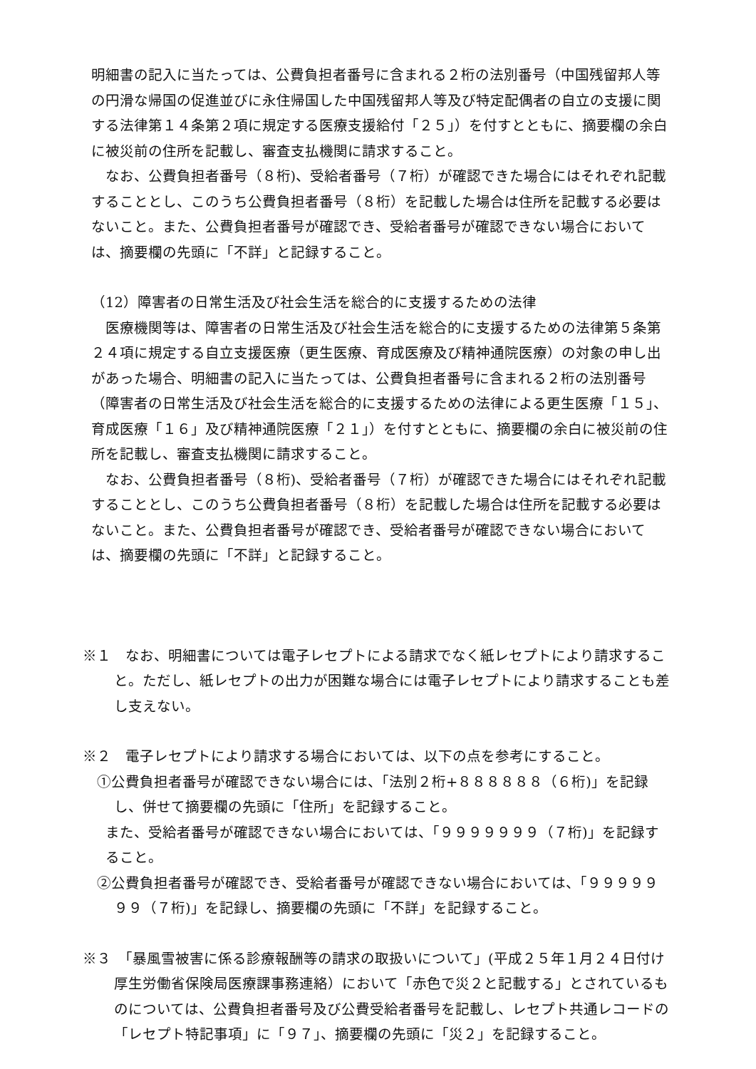明細書の記入に当たっては、公費負担者番号に含まれる２桁の法別番号（中国残留邦人等の円滑な帰国の促進並びに永住帰国した中国残留邦人等及び特定配偶者の自立の支援に関する法律第１４条第２項に規定する医療支援給付「２５」）を付すとともに、摘要欄の余白に被災前の住所を記載し、審査支払機関に請求すること。
なお、公費負担者番号（８桁)、受給者番号（７桁）が確認できた場合にはそれぞれ記載することとし、このうち公費負担者番号（８桁）を記載した場合は住所を記載する必要はないこと。また、公費負担者番号が確認でき、受給者番号が確認できない場合においては、摘要欄の先頭に「不詳」と記録すること。
（12）障害者の日常生活及び社会生活を総合的に支援するための法律
医療機関等は、障害者の日常生活及び社会生活を総合的に支援するための法律第５条第２４項に規定する自立支援医療（更生医療、育成医療及び精神通院医療）の対象の申し出があった場合、明細書の記入に当たっては、公費負担者番号に含まれる２桁の法別番号（障害者の日常生活及び社会生活を総合的に支援するための法律による更生医療「１５」、育成医療「１６」及び精神通院医療「２１」）を付すとともに、摘要欄の余白に被災前の住所を記載し、審査支払機関に請求すること。
なお、公費負担者番号（８桁)、受給者番号（７桁）が確認できた場合にはそれぞれ記載することとし、このうち公費負担者番号（８桁）を記載した場合は住所を記載する必要はないこと。また、公費負担者番号が確認でき、受給者番号が確認できない場合においては、摘要欄の先頭に「不詳」と記録すること。
※１　なお、明細書については電子レセプトによる請求でなく紙レセプトにより請求すること。ただし、紙レセプトの出力が困難な場合には電子レセプトにより請求することも差し支えない。
※２　電子レセプトにより請求する場合においては、以下の点を参考にすること。
①公費負担者番号が確認できない場合には、「法別２桁+８８８８８８（６桁)」を記録し、併せて摘要欄の先頭に「住所」を記録すること。
また、受給者番号が確認できない場合においては、「９９９９９９９（７桁)」を記録すること。
②公費負担者番号が確認でき、受給者番号が確認できない場合においては、「９９９９９９９（７桁)」を記録し、摘要欄の先頭に「不詳」を記録すること。
※３　「暴風雪被害に係る診療報酬等の請求の取扱いについて」(平成２５年１月２４日付け厚生労働省保険局医療課事務連絡）において「赤色で災２と記載する」とされているものについては、公費負担者番号及び公費受給者番号を記載し、レセプト共通レコードの「レセプト特記事項」に「９７」、摘要欄の先頭に「災２」を記録すること。